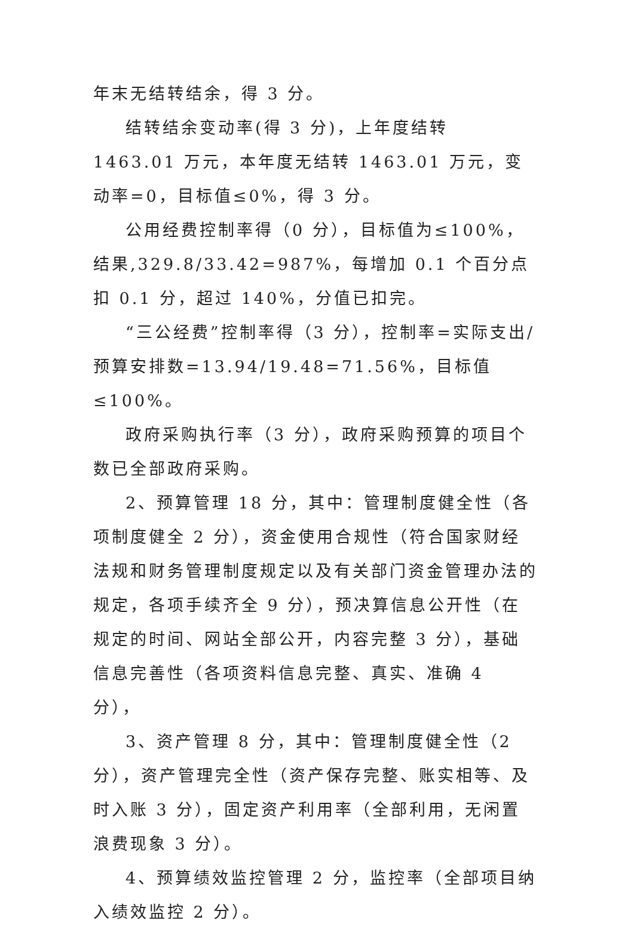年末无结转结余，得 3 分。
结转结余变动率(得 3 分)，上年度结转 1463.01 万元，本年度无结转 1463.01 万元，变动率=0，目标值≤0%，得 3 分。
公用经费控制率得（0 分），目标值为≤100%，结果,329.8/33.42=987%，每增加 0.1 个百分点扣 0.1 分，超过 140%，分值已扣完。
“三公经费”控制率得（3 分），控制率=实际支出/预算安排数=13.94/19.48=71.56%，目标值≤100%。
政府采购执行率（3 分），政府采购预算的项目个数已全部政府采购。
2、预算管理 18 分，其中：管理制度健全性（各项制度健全 2 分），资金使用合规性（符合国家财经法规和财务管理制度规定以及有关部门资金管理办法的规定，各项手续齐全 9 分），预决算信息公开性（在规定的时间、网站全部公开，内容完整 3 分），基础信息完善性（各项资料信息完整、真实、准确 4 分），
3、资产管理 8 分，其中：管理制度健全性（2 分），资产管理完全性（资产保存完整、账实相等、及时入账 3 分），固定资产利用率（全部利用，无闲置浪费现象 3 分）。
4、预算绩效监控管理 2 分，监控率（全部项目纳入绩效监控 2 分）。